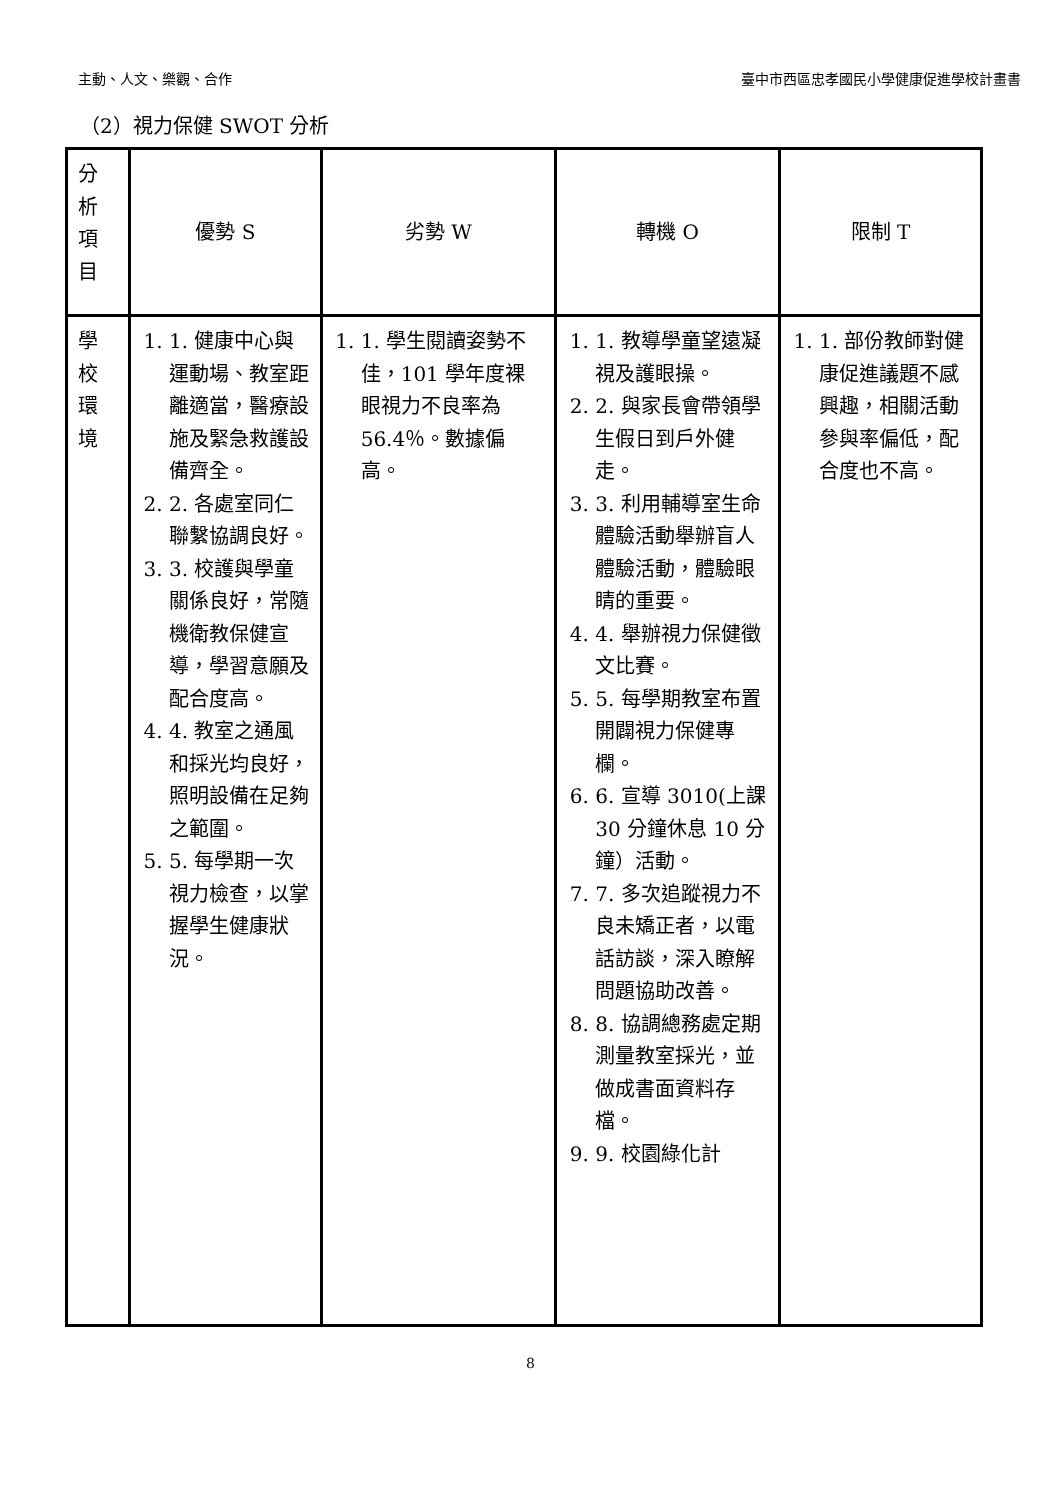主動、人文、樂觀、合作 臺中市西區忠孝國民小學健康促進學校計畫書
（2）視力保健 SWOT 分析
| 分 析 項 目 | 優勢 S | 劣勢 W | 轉機 O | 限制 T |
| 學 校 環 境 | 1. 1. 健康中心與運動場、教室距離適當，醫療設施及緊急救護設備齊全。 2. 2. 各處室同仁聯繫協調良好。 3. 3. 校護與學童關係良好，常隨機衛教保健宣導，學習意願及配合度高。 4. 4. 教室之通風和採光均良好，照明設備在足夠之範圍。 5. 5. 每學期一次視力檢查，以掌握學生健康狀況。 | 1. 1. 學生閱讀姿勢不佳，101 學年度裸眼視力不良率為 56.4％。數據偏高。 | 1. 1. 教導學童望遠凝視及護眼操。 2. 2. 與家長會帶領學生假日到戶外健走。 3. 3. 利用輔導室生命體驗活動舉辦盲人體驗活動，體驗眼睛的重要。 4. 4. 舉辦視力保健徵文比賽。 5. 5. 每學期教室布置開闢視力保健專欄。 6. 6. 宣導 3010(上課 30 分鐘休息 10 分鐘）活動。 7. 7. 多次追蹤視力不良未矯正者，以電話訪談，深入瞭解問題協助改善。 8. 8. 協調總務處定期測量教室採光，並做成書面資料存檔。 9. 9. 校園綠化計 | 1. 1. 部份教師對健康促進議題不感興趣，相關活動參與率偏低，配合度也不高。 |
8